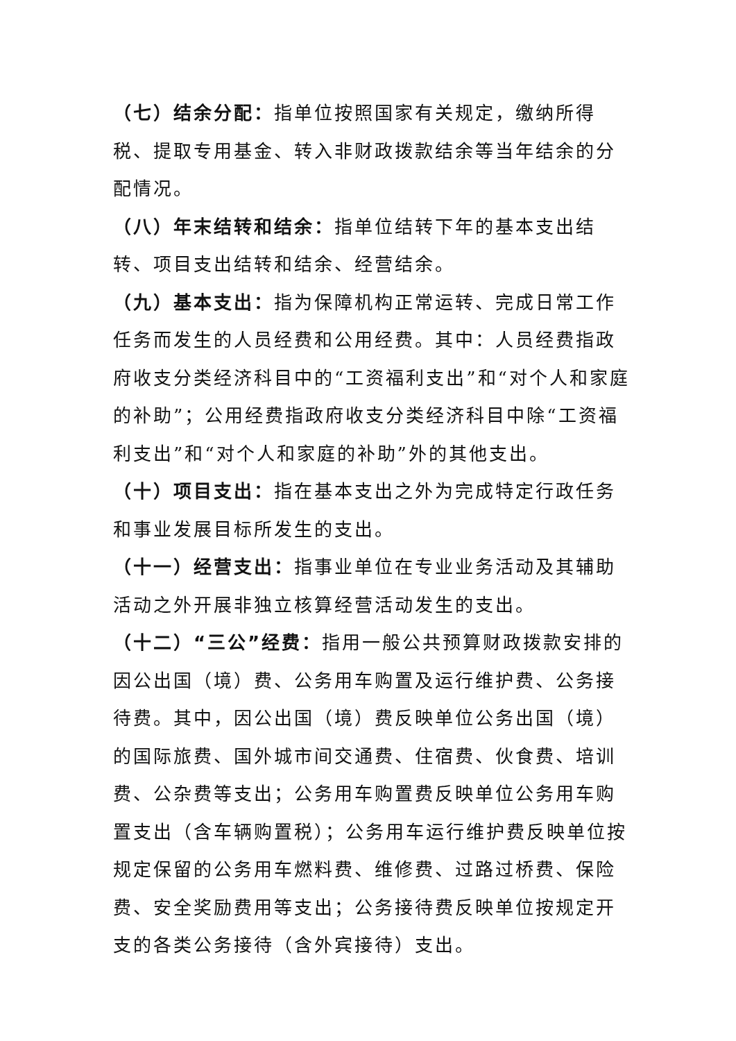（七）结余分配：指单位按照国家有关规定，缴纳所得税、提取专用基金、转入非财政拨款结余等当年结余的分配情况。
（八）年末结转和结余：指单位结转下年的基本支出结转、项目支出结转和结余、经营结余。
（九）基本支出：指为保障机构正常运转、完成日常工作任务而发生的人员经费和公用经费。其中：人员经费指政府收支分类经济科目中的“工资福利支出”和“对个人和家庭的补助”；公用经费指政府收支分类经济科目中除“工资福利支出”和“对个人和家庭的补助”外的其他支出。
（十）项目支出：指在基本支出之外为完成特定行政任务和事业发展目标所发生的支出。
（十一）经营支出：指事业单位在专业业务活动及其辅助活动之外开展非独立核算经营活动发生的支出。
（十二）“三公”经费：指用一般公共预算财政拨款安排的因公出国（境）费、公务用车购置及运行维护费、公务接待费。其中，因公出国（境）费反映单位公务出国（境）的国际旅费、国外城市间交通费、住宿费、伙食费、培训费、公杂费等支出；公务用车购置费反映单位公务用车购置支出（含车辆购置税）；公务用车运行维护费反映单位按规定保留的公务用车燃料费、维修费、过路过桥费、保险费、安全奖励费用等支出；公务接待费反映单位按规定开支的各类公务接待（含外宾接待）支出。